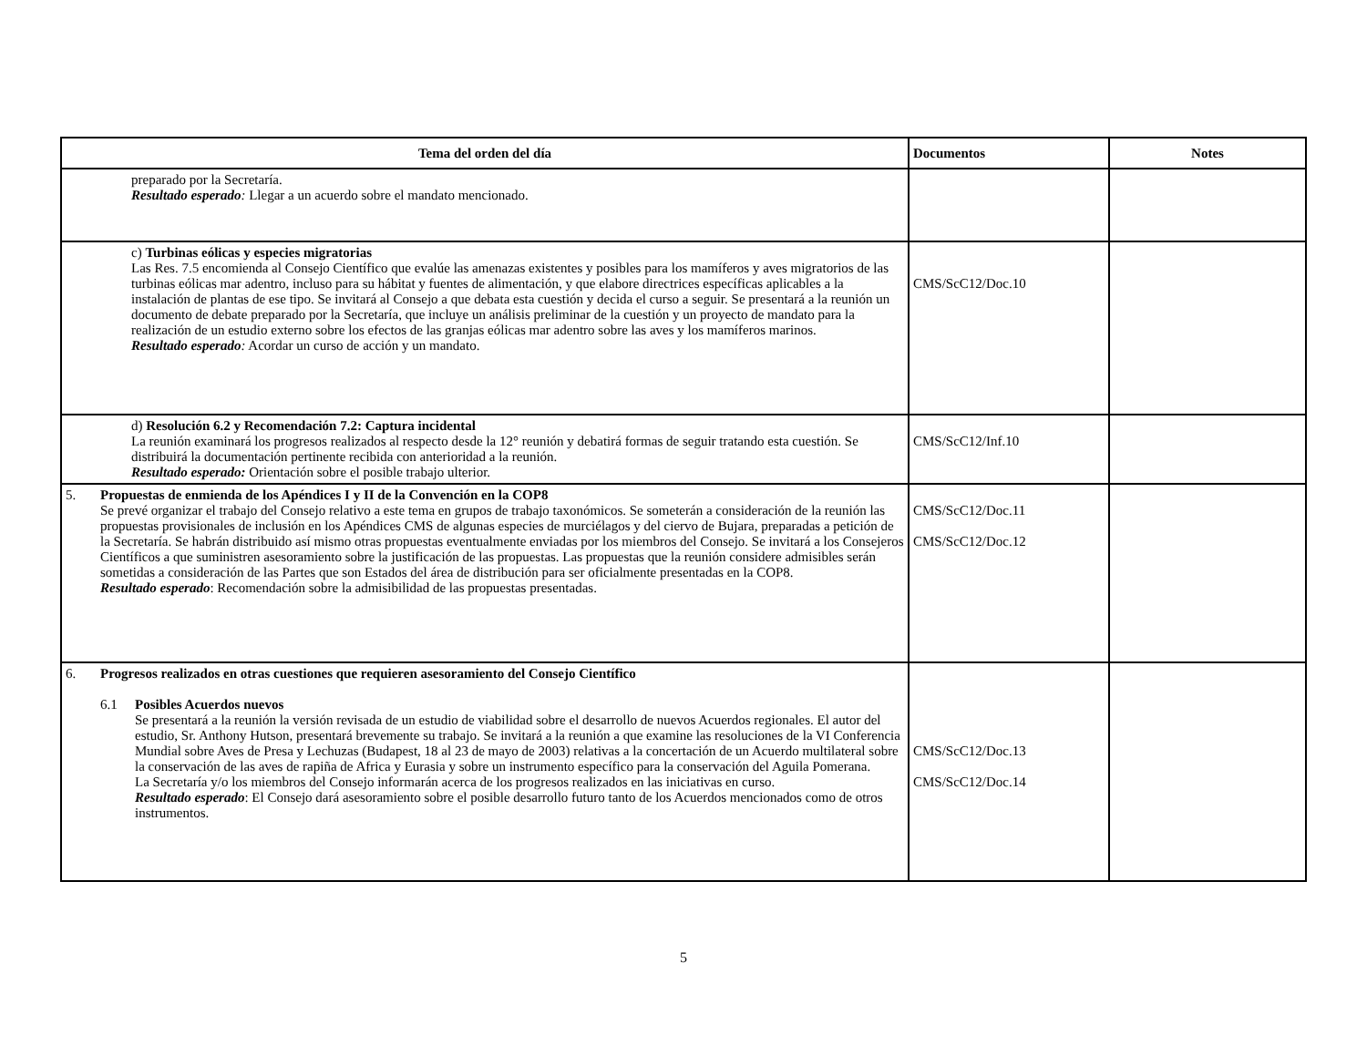| Tema del orden del día | Documentos | Notes |
| --- | --- | --- |
| preparado por la Secretaría. Resultado esperado : Llegar a un acuerdo sobre el mandato mencionado. | | |
| c) Turbinas eólicas y especies migratorias Las Res. 7.5 encomienda al Consejo Científico que evalúe las amenazas existentes y posibles para los mamíferos y aves migratorios de las turbinas eólicas mar adentro, incluso para su hábitat y fuentes de alimentación, y que elabore directrices específicas aplicables a la instalación de plantas de ese tipo. Se invitará al Consejo a que debata esta cuestión y decida el curso a seguir. Se presentará a la reunión un documento de debate preparado por la Secretaría, que incluye un análisis preliminar de la cuestión y un proyecto de mandato para la realización de un estudio externo sobre los efectos de las granjas eólicas mar adentro sobre las aves y los mamíferos marinos. Resultado esperado : Acordar un curso de acción y un mandato. | CMS/ScC12/Doc.10 | |
| d) Resolución 6.2 y Recomendación 7.2: Captura incidental La reunión examinará los progresos realizados al respecto desde la 12° reunión y debatirá formas de seguir tratando esta cuestión. Se distribuirá la documentación pertinente recibida con anterioridad a la reunión. Resultado esperado: Orientación sobre el posible trabajo ulterior. | CMS/ScC12/Inf.10 | |
| 5. Propuestas de enmienda de los Apéndices I y II de la Convención en la COP8 Se prevé organizar el trabajo del Consejo relativo a este tema en grupos de trabajo taxonómicos. Se someterán a consideración de la reunión las propuestas provisionales de inclusión en los Apéndices CMS de algunas especies de murciélagos y del ciervo de Bujara, preparadas a petición de la Secretaría. Se habrán distribuido así mismo otras propuestas eventualmente enviadas por los miembros del Consejo. Se invitará a los Consejeros Científicos a que suministren asesoramiento sobre la justificación de las propuestas. Las propuestas que la reunión considere admisibles serán sometidas a consideración de las Partes que son Estados del área de distribución para ser oficialmente presentadas en la COP8. Resultado esperado : Recomendación sobre la admisibilidad de las propuestas presentadas. | CMS/ScC12/Doc.11 CMS/ScC12/Doc.12 | |
| 6. Progresos realizados en otras cuestiones que requieren asesoramiento del Consejo Científico 6.1 Posibles Acuerdos nuevos Se presentará a la reunión la versión revisada de un estudio de viabilidad sobre el desarrollo de nuevos Acuerdos regionales. El autor del estudio, Sr. Anthony Hutson, presentará brevemente su trabajo. Se invitará a la reunión a que examine las resoluciones de la VI Conferencia Mundial sobre Aves de Presa y Lechuzas (Budapest, 18 al 23 de mayo de 2003) relativas a la concertación de un Acuerdo multilateral sobre la conservación de las aves de rapiña de Africa y Eurasia y sobre un instrumento específico para la conservación del Aguila Pomerana. La Secretaría y/o los miembros del Consejo informarán acerca de los progresos realizados en las iniciativas en curso. Resultado esperado : El Consejo dará asesoramiento sobre el posible desarrollo futuro tanto de los Acuerdos mencionados como de otros instrumentos. | CMS/ScC12/Doc.13 CMS/ScC12/Doc.14 | |
5